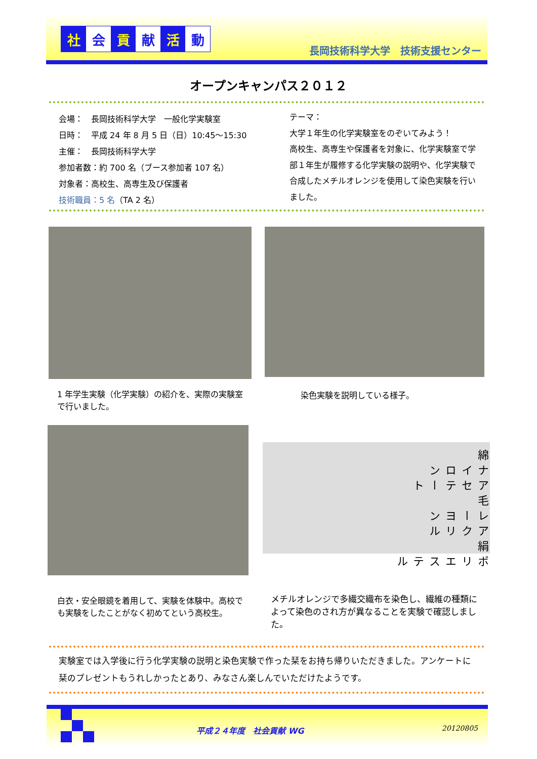社会 貢 献 活 動
長岡技術科学大学　技術支援センター
オープンキャンパス２０１２
会場：　長岡技術科学大学　一般化学実験室
日時：　平成 24 年 8 月 5 日（日）10:45～15:30
主催：　長岡技術科学大学
参加者数：約 700 名（ブース参加者 107 名）
対象者：高校生、高専生及び保護者
技術職員：5 名（TA 2 名）
テーマ：
大学１年生の化学実験室をのぞいてみよう！
高校生、高専生や保護者を対象に、化学実験室で学部１年生が履修する化学実験の説明や、化学実験で合成したメチルオレンジを使用して染色実験を行いました。
1 年学生実験（化学実験）の紹介を、実際の実験室で行いました。
染色実験を説明している様子。
綿 ナイロン アセテート 毛 レーヨン アクリル 絹 ポリエステル
白衣・安全眼鏡を着用して、実験を体験中。高校でも実験をしたことがなく初めてという高校生。
メチルオレンジで多繊交織布を染色し、繊維の種類によって染色のされ方が異なることを実験で確認しました。
実験室では入学後に行う化学実験の説明と染色実験で作った栞をお持ち帰りいただきました。アンケートに栞のプレゼントもうれしかったとあり、みなさん楽しんでいただけたようです。
平成２４年度　社会貢献 WG 20120805